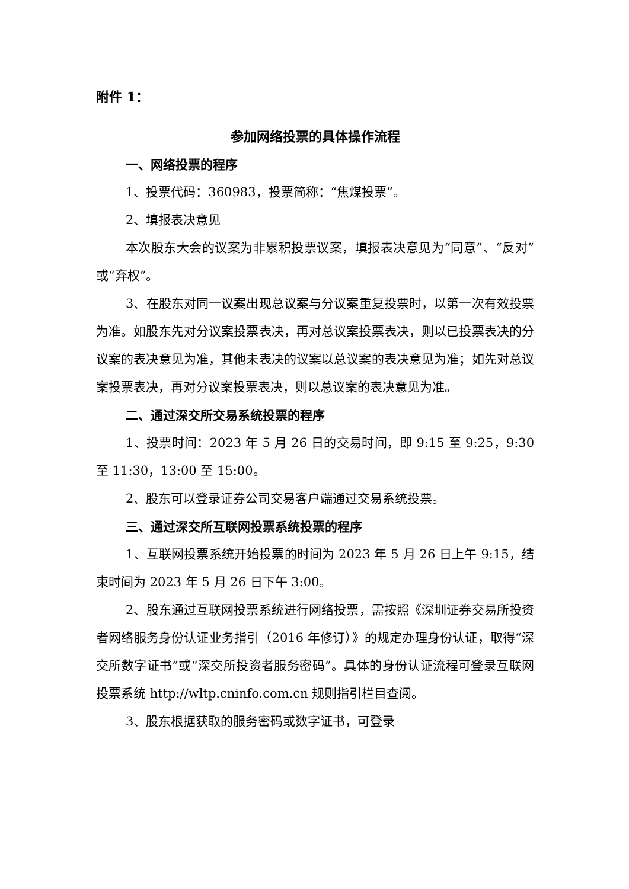附件 1：
参加网络投票的具体操作流程
一、网络投票的程序
1、投票代码：360983，投票简称：“焦煤投票”。
2、填报表决意见
本次股东大会的议案为非累积投票议案，填报表决意见为“同意”、“反对”或“弃权”。
3、在股东对同一议案出现总议案与分议案重复投票时，以第一次有效投票为准。如股东先对分议案投票表决，再对总议案投票表决，则以已投票表决的分议案的表决意见为准，其他未表决的议案以总议案的表决意见为准；如先对总议案投票表决，再对分议案投票表决，则以总议案的表决意见为准。
二、通过深交所交易系统投票的程序
1、投票时间：2023 年 5 月 26 日的交易时间，即 9:15 至 9:25，9:30 至 11:30，13:00 至 15:00。
2、股东可以登录证券公司交易客户端通过交易系统投票。
三、通过深交所互联网投票系统投票的程序
1、互联网投票系统开始投票的时间为 2023 年 5 月 26 日上午 9:15，结束时间为 2023 年 5 月 26 日下午 3:00。
2、股东通过互联网投票系统进行网络投票，需按照《深圳证券交易所投资者网络服务身份认证业务指引（2016 年修订）》的规定办理身份认证，取得“深交所数字证书”或“深交所投资者服务密码”。具体的身份认证流程可登录互联网投票系统 http://wltp.cninfo.com.cn 规则指引栏目查阅。
3、股东根据获取的服务密码或数字证书，可登录